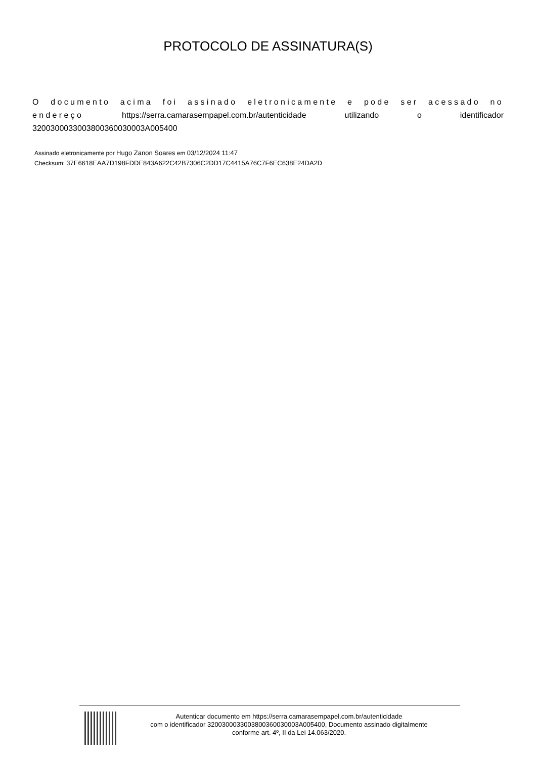PROTOCOLO DE ASSINATURA(S)
O documento acima foi assinado eletronicamente e pode ser acessado no endereço https://serra.camarasempapel.com.br/autenticidade utilizando o identificador 3200300033003800360030003A005400
Assinado eletronicamente por Hugo Zanon Soares em 03/12/2024 11:47
Checksum: 37E6618EAA7D198FDDE843A622C42B7306C2DD17C4415A76C7F6EC638E24DA2D
Autenticar documento em https://serra.camarasempapel.com.br/autenticidade
com o identificador 3200300033003800360030003A005400, Documento assinado digitalmente
conforme art. 4º, II da Lei 14.063/2020.